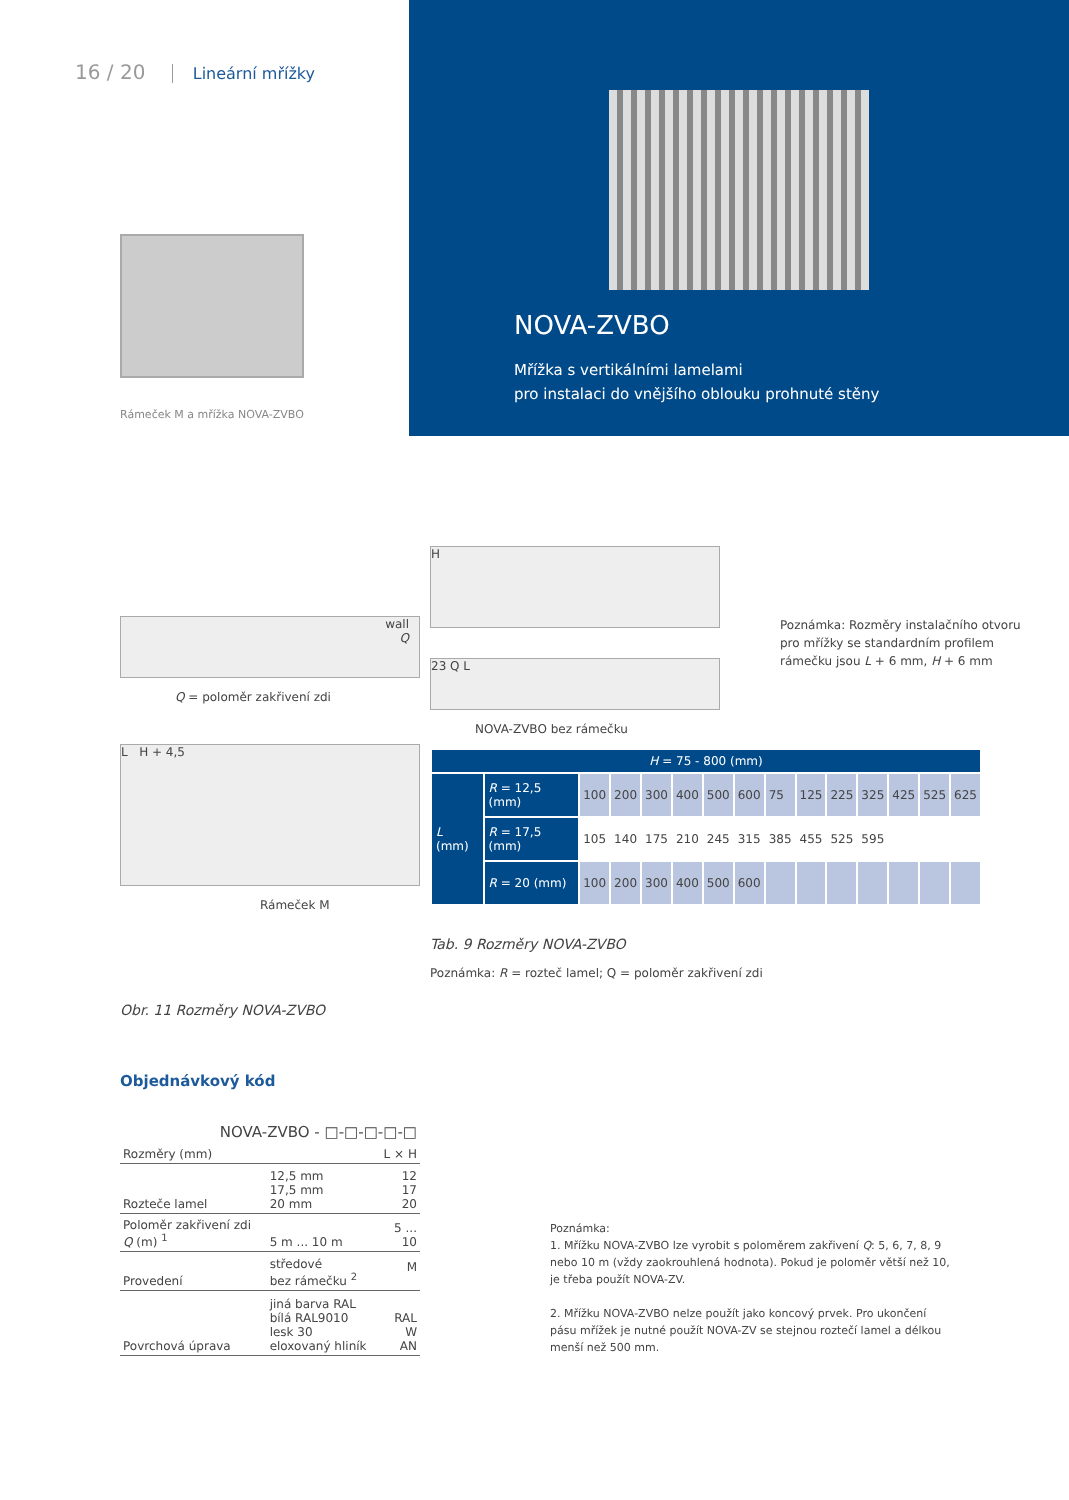16 / 20 Lineární mřížky
Rámeček M a mřížka NOVA-ZVBO
NOVA-ZVBO
Mřížka s vertikálními lamelami
pro instalaci do vnějšího oblouku prohnuté stěny
wall
Q
Q = poloměr zakřivení zdi
L H + 4,5
Rámeček M
Obr. 11 Rozměry NOVA-ZVBO
H
23 Q L
NOVA-ZVBO bez rámečku
Poznámka: Rozměry instalačního otvoru pro mřížky se standardním profilem rámečku jsou L + 6 mm, H + 6 mm
| H = 75 - 800 (mm) | | | | | | | | | | | | | | |
| --- | --- | --- | --- | --- | --- | --- | --- | --- | --- | --- | --- | --- | --- | --- |
| L (mm) | R = 12,5 (mm) | 100 | 200 | 300 | 400 | 500 | 600 | 75 | 125 | 225 | 325 | 425 | 525 | 625 |
| | R = 17,5 (mm) | 105 | 140 | 175 | 210 | 245 | 315 | 385 | 455 | 525 | 595 | | | |
| | R = 20 (mm) | 100 | 200 | 300 | 400 | 500 | 600 | | | | | | | |
Tab. 9 Rozměry NOVA-ZVBO
Poznámka: R = rozteč lamel; Q = poloměr zakřivení zdi
Objednávkový kód
| NOVA-ZVBO - □-□-□-□-□ | | |
| Rozměry (mm) | | L × H |
| Rozteče lamel | 12,5 mm 17,5 mm 20 mm | 12 17 20 |
| Poloměr zakřivení zdi Q (m) <sup>1</sup> | 5 m ... 10 m | 5 ... 10 |
| Provedení | středové bez rámečku <sup>2</sup> | M |
| Povrchová úprava | jiná barva RAL bílá RAL9010 lesk 30 eloxovaný hliník | RAL W AN |
Poznámka:
1. Mřížku NOVA-ZVBO lze vyrobit s poloměrem zakřivení Q: 5, 6, 7, 8, 9 nebo 10 m (vždy zaokrouhlená hodnota). Pokud je poloměr větší než 10, je třeba použít NOVA-ZV.
2. Mřížku NOVA-ZVBO nelze použít jako koncový prvek. Pro ukončení pásu mřížek je nutné použít NOVA-ZV se stejnou roztečí lamel a délkou menší než 500 mm.